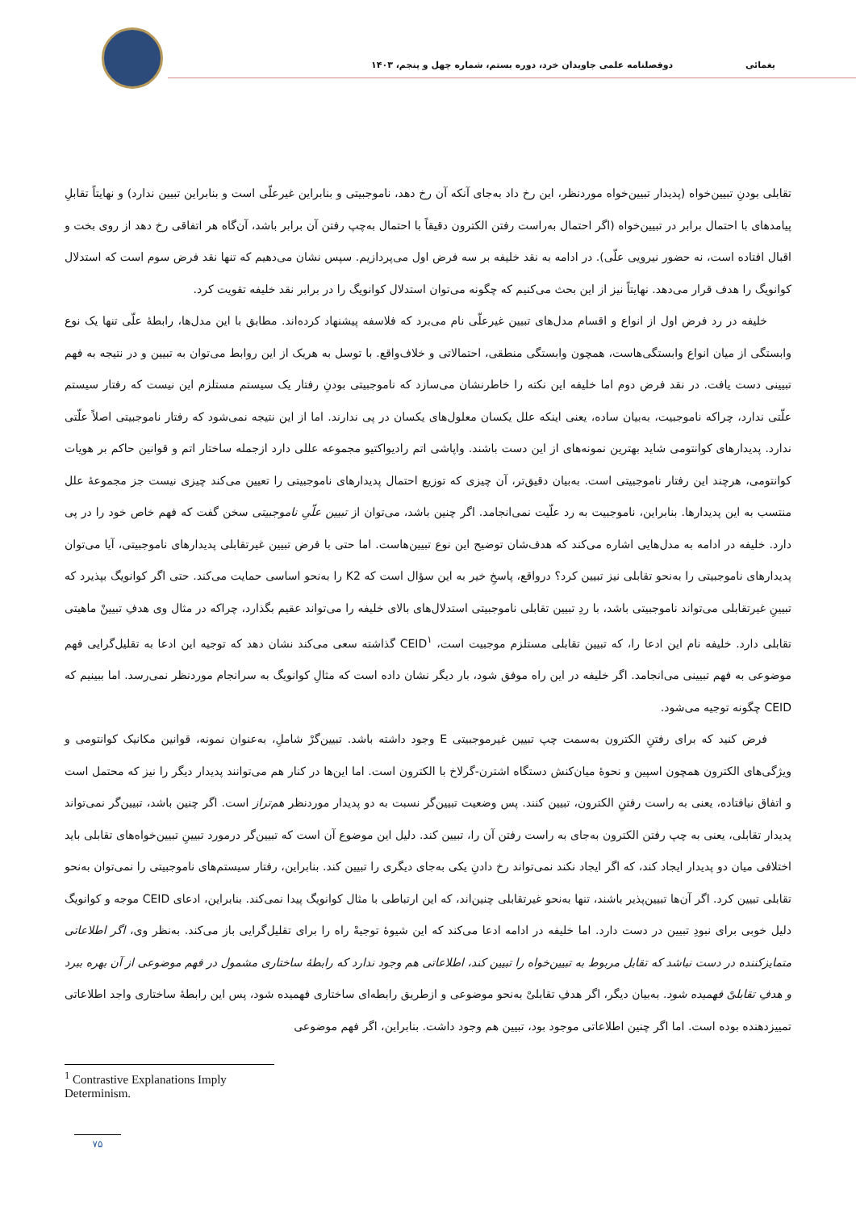یغمائی دوفصلنامه علمی جاویدان خرد، دوره بستم، شماره چهل و پنجم، ۱۴۰۳
تقابلی بودنِ تبیین‌خواه (پدیدار تبیین‌خواه موردنظر، این رخ داد به‌جای آنکه آن رخ دهد، ناموجبیتی و بنابراین غیرعلّی است و بنابراین تبیین ندارد) و نهایتاً تقابلِ پیامدهای با احتمال برابر در تبیین‌خواه (اگر احتمال به‌راست رفتن الکترون دقیقاً با احتمال به‌چپ رفتن آن برابر باشد، آن‌گاه هر اتفاقی رخ دهد از روی بخت و اقبال افتاده است، نه حضور نیرویی علّی). در ادامه به نقد خلیفه بر سه فرض اول می‌پردازیم. سپس نشان می‌دهیم که تنها نقد فرض سوم است که استدلال کوانویگ را هدف قرار می‌دهد. نهایتاً نیز از این بحث می‌کنیم که چگونه می‌توان استدلال کوانویگ را در برابر نقد خلیفه تقویت کرد.
خلیفه در رد فرض اول از انواع و اقسام مدل‌های تبیین غیرعلّی نام می‌برد که فلاسفه پیشنهاد کرده‌اند. مطابق با این مدل‌ها، رابطهٔ علّی تنها یک نوع وابستگی از میان انواع وابستگی‌هاست، همچون وابستگی منطقی، احتمالاتی و خلاف‌واقع. با توسل به هریک از این روابط می‌توان به تبیین و در نتیجه به فهم تبیینی دست یافت. در نقد فرض دوم اما خلیفه این نکته را خاطرنشان می‌سازد که ناموجبیتی بودنِ رفتار یک سیستم مستلزم این نیست که رفتار سیستم علّتی ندارد، چراکه ناموجبیت، به‌بیان ساده، یعنی اینکه علل یکسان معلول‌های یکسان در پی ندارند. اما از این نتیجه نمی‌شود که رفتار ناموجبیتی اصلاً علّتی ندارد. پدیدارهای کوانتومی شاید بهترین نمونه‌های از این دست باشند. واپاشی اتم رادیواکتیو مجموعه عللی دارد ازجمله ساختار اتم و قوانین حاکم بر هویات کوانتومی، هرچند این رفتار ناموجبیتی است. به‌بیان دقیق‌تر، آن چیزی که توزیع احتمال پدیدارهای ناموجبیتی را تعیین می‌کند چیزی نیست جز مجموعهٔ علل منتسب به این پدیدارها. بنابراین، ناموجبیت به رد علّیت نمی‌انجامد. اگر چنین باشد، می‌توان از تبیین علّیِ ناموجبیتی سخن گفت که فهم خاص خود را در پی دارد. خلیفه در ادامه به مدل‌هایی اشاره می‌کند که هدف‌شان توضیح این نوع تبیین‌هاست. اما حتی با فرض تبیین غیرتقابلی پدیدارهای ناموجبیتی، آیا می‌توان پدیدارهای ناموجبیتی را به‌نحو تقابلی نیز تبیین کرد؟ درواقع، پاسخِ خیر به این سؤال است که K2 را به‌نحو اساسی حمایت می‌کند. حتی اگر کوانویگ بپذیرد که تبیینِ غیرتقابلی می‌تواند ناموجبیتی باشد، با ردِ تبیین تقابلی ناموجبیتی استدلال‌های بالای خلیفه را می‌تواند عقیم بگذارد، چراکه در مثال وی هدفِ تبیینْ ماهیتی تقابلی دارد. خلیفه نام این ادعا را، که تبیین تقابلی مستلزم موجبیت است، CEID<sup>۱</sup> گذاشته سعی می‌کند نشان دهد که توجیه این ادعا به تقلیل‌گرایی فهم موضوعی به فهم تبیینی می‌انجامد. اگر خلیفه در این راه موفق شود، بار دیگر نشان داده است که مثالِ کوانویگ به سرانجام موردنظر نمی‌رسد. اما ببینیم که CEID چگونه توجیه می‌شود.
فرض کنید که برای رفتنِ الکترون به‌سمت چپ تبیین غیرموجبیتی E وجود داشته باشد. تبیین‌گرْ شاملِ، به‌عنوان نمونه، قوانین مکانیک کوانتومی و ویژگی‌های الکترون همچون اسپین و نحوهٔ میان‌کنش دستگاه اشترن-گرلاخ با الکترون است. اما این‌ها در کنار هم می‌توانند پدیدار دیگر را نیز که محتمل است و اتفاق نیافتاده، یعنی به راست رفتنِ الکترون، تبیین کنند. پس وضعیت تبیین‌گر نسبت به دو پدیدار موردنظر هم‌تراز است. اگر چنین باشد، تبیین‌گر نمی‌تواند پدیدار تقابلی، یعنی به چپ رفتن الکترون به‌جای به راست رفتن آن را، تبیین کند. دلیل این موضوع آن است که تبیین‌گر درمورد تبیینِ تبیین‌خواه‌های تقابلی باید اختلافی میان دو پدیدار ایجاد کند، که اگر ایجاد نکند نمی‌تواند رخ دادنِ یکی به‌جای دیگری را تبیین کند. بنابراین، رفتار سیستم‌های ناموجبیتی را نمی‌توان به‌نحو تقابلی تبیین کرد. اگر آن‌ها تبیین‌پذیر باشند، تنها به‌نحو غیرتقابلی چنین‌اند، که این ارتباطی با مثال کوانویگ پیدا نمی‌کند. بنابراین، ادعای CEID موجه و کوانویگ دلیل خوبی برای نبودِ تبیین در دست دارد. اما خلیفه در ادامه ادعا می‌کند که این شیوهٔ توجیهْ راه را برای تقلیل‌گرایی باز می‌کند. به‌نظر وی، اگر اطلاعاتی متمایزکننده در دست نباشد که تقابل مربوط به تبیین‌خواه را تبیین کند، اطلاعاتی هم وجود ندارد که رابطهٔ ساختاری مشمول در فهم موضوعی از آن بهره ببرد و هدفِ تقابلیْ فهمیده شود. به‌بیان دیگر، اگر هدفِ تقابلیْ به‌نحو موضوعی و ازطریق رابطه‌ای ساختاری فهمیده شود، پس این رابطهٔ ساختاری واجد اطلاعاتی تمییزدهنده بوده است. اما اگر چنین اطلاعاتی موجود بود، تبیین هم وجود داشت. بنابراین، اگر فهم موضوعی
<sup>1</sup> Contrastive Explanations Imply Determinism.
۷۵